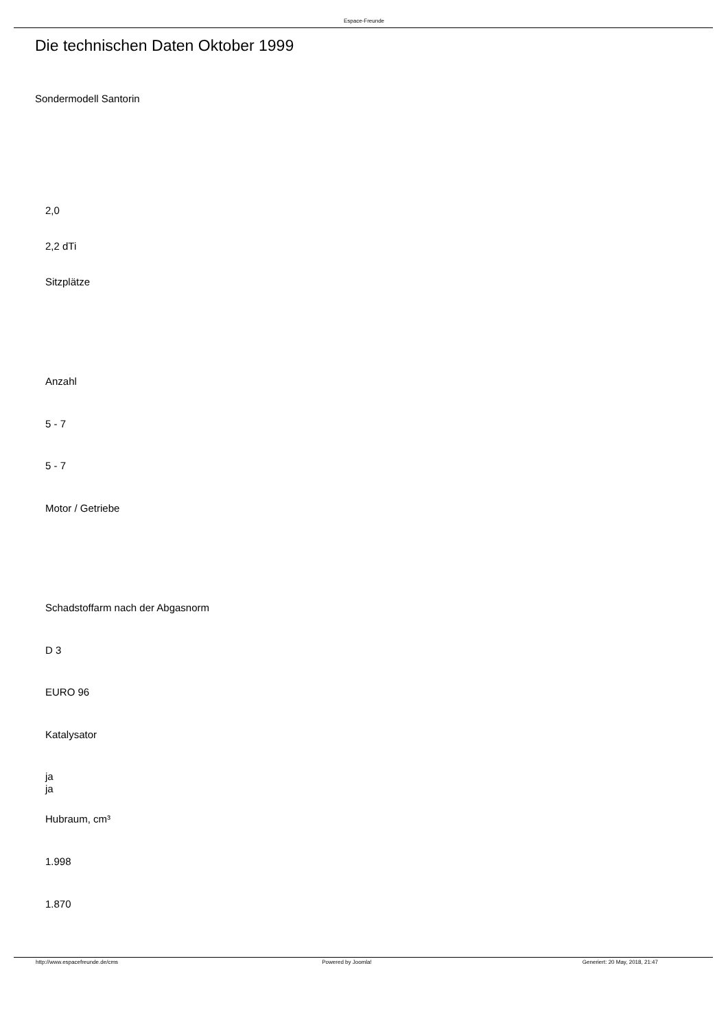Espace-Freunde
Die technischen Daten Oktober 1999
Sondermodell Santorin
2,0
2,2 dTi
Sitzplätze
Anzahl
5 - 7
5 - 7
Motor / Getriebe
Schadstoffarm nach der Abgasnorm
D 3
EURO 96
Katalysator
ja
ja
Hubraum, cm³
1.998
1.870
http://www.espacefreunde.de/cms Powered by Joomla! Generiert: 20 May, 2018, 21:47